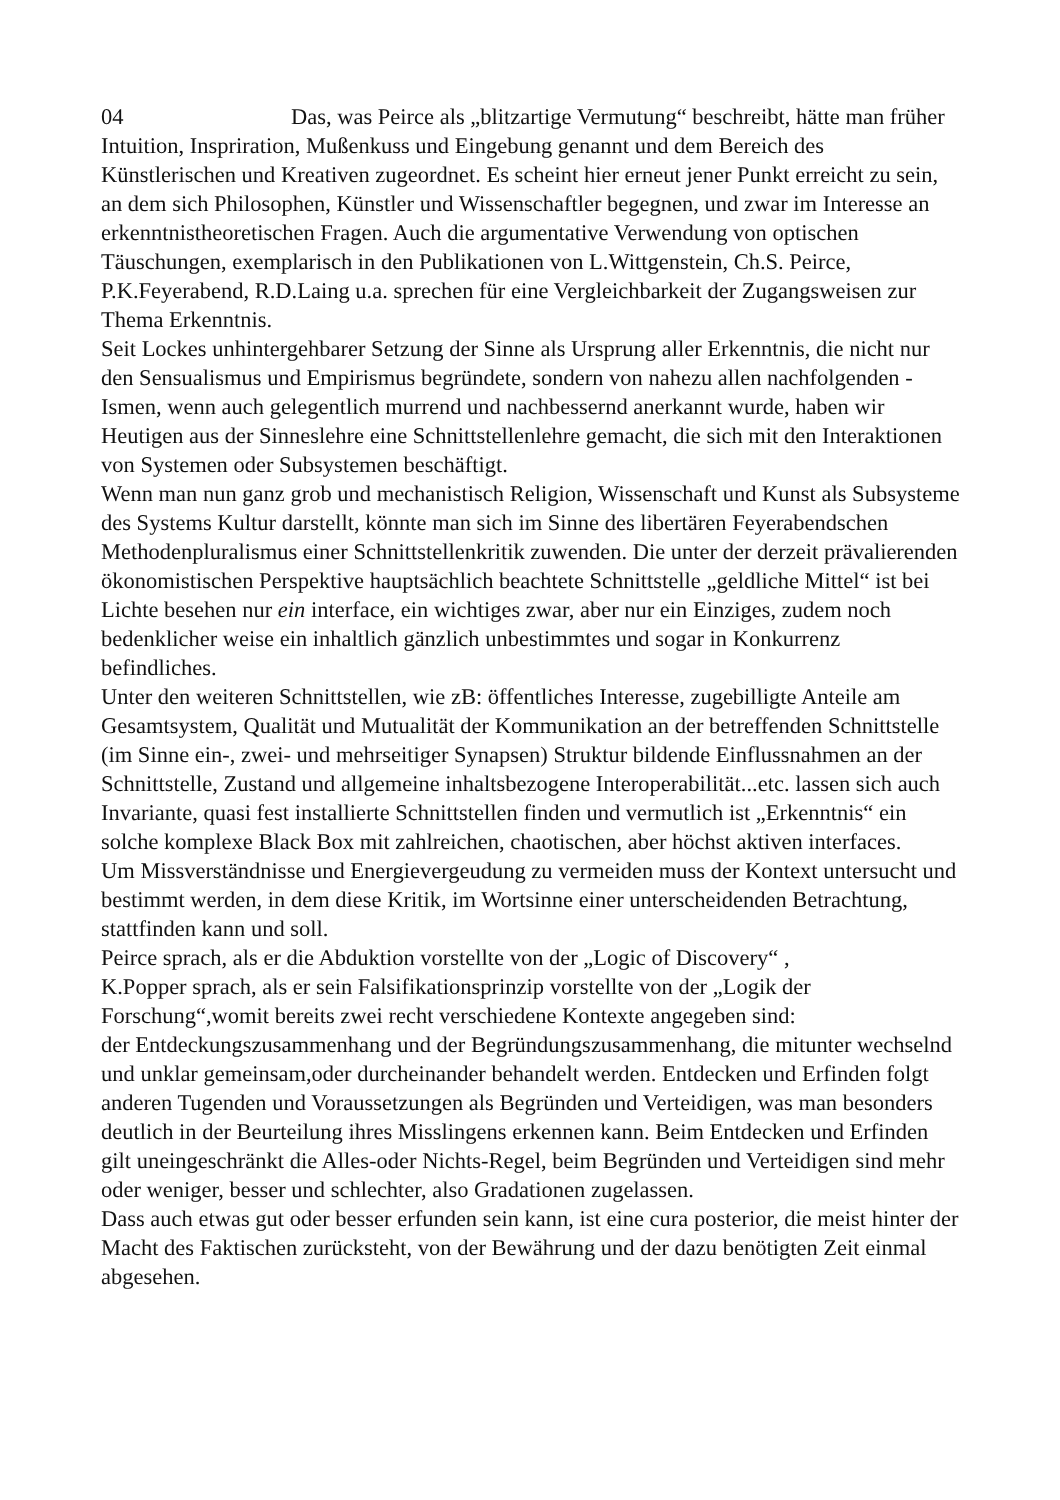04 Das, was Peirce als „blitzartige Vermutung“ beschreibt, hätte man früher Intuition, Inspriration, Mußenkuss und Eingebung genannt und dem Bereich des Künstlerischen und Kreativen zugeordnet. Es scheint hier erneut jener Punkt erreicht zu sein, an dem sich Philosophen, Künstler und Wissenschaftler begegnen, und zwar im Interesse an erkenntnistheoretischen Fragen. Auch die argumentative Verwendung von optischen Täuschungen, exemplarisch in den Publikationen von L.Wittgenstein, Ch.S. Peirce, P.K.Feyerabend, R.D.Laing u.a. sprechen für eine Vergleichbarkeit der Zugangsweisen zur Thema Erkenntnis.
Seit Lockes unhintergehbarer Setzung der Sinne als Ursprung aller Erkenntnis, die nicht nur den Sensualismus und Empirismus begründete, sondern von nahezu allen nachfolgenden -Ismen, wenn auch gelegentlich murrend und nachbessernd anerkannt wurde, haben wir Heutigen aus der Sinneslehre eine Schnittstellenlehre gemacht, die sich mit den Interaktionen von Systemen oder Subsystemen beschäftigt.
Wenn man nun ganz grob und mechanistisch Religion, Wissenschaft und Kunst als Subsysteme des Systems Kultur darstellt, könnte man sich im Sinne des libertären Feyerabendschen Methodenpluralismus einer Schnittstellenkritik zuwenden. Die unter der derzeit prävalierenden ökonomistischen Perspektive hauptsächlich beachtete Schnittstelle „geldliche Mittel“ ist bei Lichte besehen nur ein interface, ein wichtiges zwar, aber nur ein Einziges, zudem noch bedenklicher weise ein inhaltlich gänzlich unbestimmtes und sogar in Konkurrenz befindliches.
Unter den weiteren Schnittstellen, wie zB: öffentliches Interesse, zugebilligte Anteile am Gesamtsystem, Qualität und Mutualität der Kommunikation an der betreffenden Schnittstelle (im Sinne ein-, zwei- und mehrseitiger Synapsen) Struktur bildende Einflussnahmen an der Schnittstelle, Zustand und allgemeine inhaltsbezogene Interoperabilität...etc. lassen sich auch Invariante, quasi fest installierte Schnittstellen finden und vermutlich ist „Erkenntnis“ ein solche komplexe Black Box mit zahlreichen, chaotischen, aber höchst aktiven interfaces.
Um Missverständnisse und Energievergeudung zu vermeiden muss der Kontext untersucht und bestimmt werden, in dem diese Kritik, im Wortsinne einer unterscheidenden Betrachtung, stattfinden kann und soll.
Peirce sprach, als er die Abduktion vorstellte von der „Logic of Discovery“ ,
K.Popper sprach, als er sein Falsifikationsprinzip vorstellte von der „Logik der Forschung“,womit bereits zwei recht verschiedene Kontexte angegeben sind:
der Entdeckungszusammenhang und der Begründungszusammenhang, die mitunter wechselnd und unklar gemeinsam,oder durcheinander behandelt werden. Entdecken und Erfinden folgt anderen Tugenden und Voraussetzungen als Begründen und Verteidigen, was man besonders deutlich in der Beurteilung ihres Misslingens erkennen kann. Beim Entdecken und Erfinden gilt uneingeschränkt die Alles-oder Nichts-Regel, beim Begründen und Verteidigen sind mehr oder weniger, besser und schlechter, also Gradationen zugelassen.
Dass auch etwas gut oder besser erfunden sein kann, ist eine cura posterior, die meist hinter der Macht des Faktischen zurücksteht, von der Bewährung und der dazu benötigten Zeit einmal abgesehen.